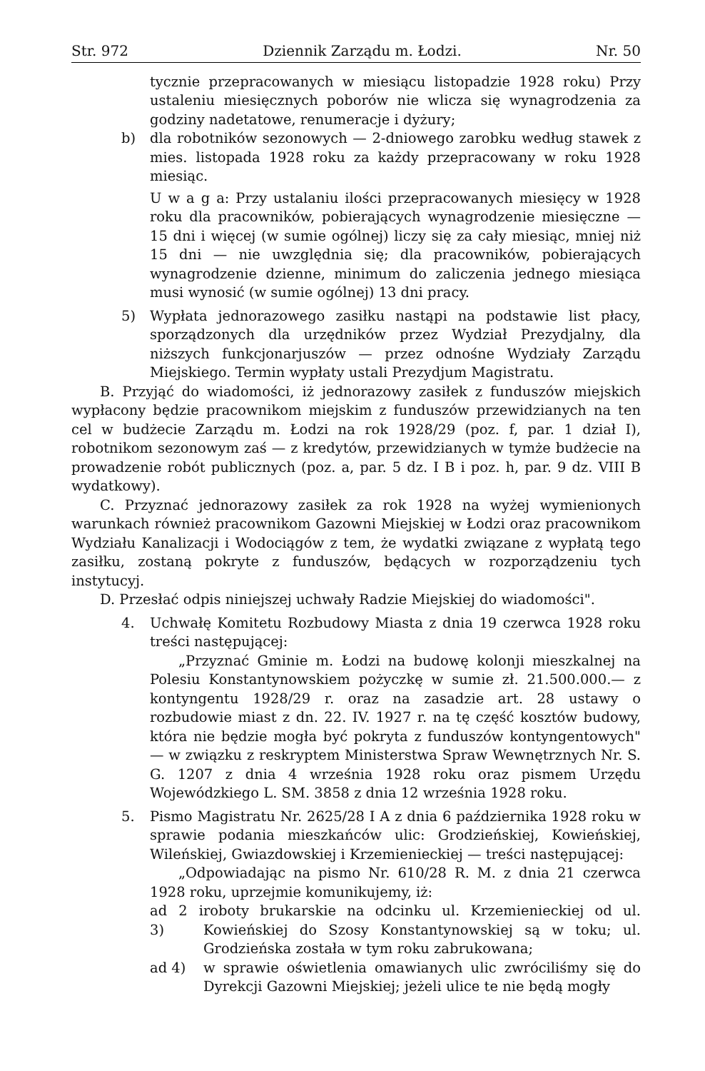Str. 972 Dziennik Zarządu m. Łodzi. Nr. 50
tycznie przepracowanych w miesiącu listopadzie 1928 roku) Przy ustaleniu miesięcznych poborów nie wlicza się wynagrodzenia za godziny nadetatowe, renumeracje i dyżury;
b) dla robotników sezonowych — 2-dniowego zarobku według stawek z mies. listopada 1928 roku za każdy przepracowany w roku 1928 miesiąc.
U w a g a: Przy ustalaniu ilości przepracowanych miesięcy w 1928 roku dla pracowników, pobierających wynagrodzenie miesięczne — 15 dni i więcej (w sumie ogólnej) liczy się za cały miesiąc, mniej niż 15 dni — nie uwzględnia się; dla pracowników, pobierających wynagrodzenie dzienne, minimum do zaliczenia jednego miesiąca musi wynosić (w sumie ogólnej) 13 dni pracy.
5) Wypłata jednorazowego zasiłku nastąpi na podstawie list płacy, sporządzonych dla urzędników przez Wydział Prezydjalny, dla niższych funkcjonarjuszów — przez odnośne Wydziały Zarządu Miejskiego. Termin wypłaty ustali Prezydjum Magistratu.
B. Przyjąć do wiadomości, iż jednorazowy zasiłek z funduszów miejskich wypłacony będzie pracownikom miejskim z funduszów przewidzianych na ten cel w budżecie Zarządu m. Łodzi na rok 1928/29 (poz. f, par. 1 dział I), robotnikom sezonowym zaś — z kredytów, przewidzianych w tymże budżecie na prowadzenie robót publicznych (poz. a, par. 5 dz. I B i poz. h, par. 9 dz. VIII B wydatkowy).
C. Przyznać jednorazowy zasiłek za rok 1928 na wyżej wymienionych warunkach również pracownikom Gazowni Miejskiej w Łodzi oraz pracownikom Wydziału Kanalizacji i Wodociągów z tem, że wydatki związane z wypłatą tego zasiłku, zostaną pokryte z funduszów, będących w rozporządzeniu tych instytucyj.
D. Przesłać odpis niniejszej uchwały Radzie Miejskiej do wiadomości".
4. Uchwałę Komitetu Rozbudowy Miasta z dnia 19 czerwca 1928 roku treści następującej:
„Przyznać Gminie m. Łodzi na budowę kolonji mieszkalnej na Polesiu Konstantynowskiem pożyczkę w sumie zł. 21.500.000.— z kontyngentu 1928/29 r. oraz na zasadzie art. 28 ustawy o rozbudowie miast z dn. 22. IV. 1927 r. na tę część kosztów budowy, która nie będzie mogła być pokryta z funduszów kontyngentowych" — w związku z reskryptem Ministerstwa Spraw Wewnętrznych Nr. S. G. 1207 z dnia 4 września 1928 roku oraz pismem Urzędu Wojewódzkiego L. SM. 3858 z dnia 12 września 1928 roku.
5. Pismo Magistratu Nr. 2625/28 I A z dnia 6 października 1928 roku w sprawie podania mieszkańców ulic: Grodzieńskiej, Kowieńskiej, Wileńskiej, Gwiazdowskiej i Krzemienieckiej — treści następującej:
„Odpowiadając na pismo Nr. 610/28 R. M. z dnia 21 czerwca 1928 roku, uprzejmie komunikujemy, iż:
ad 2 i 3) roboty brukarskie na odcinku ul. Krzemienieckiej od ul. Kowieńskiej do Szosy Konstantynowskiej są w toku; ul. Grodzieńska została w tym roku zabrukowana;
ad 4) w sprawie oświetlenia omawianych ulic zwróciliśmy się do Dyrekcji Gazowni Miejskiej; jeżeli ulice te nie będą mogły